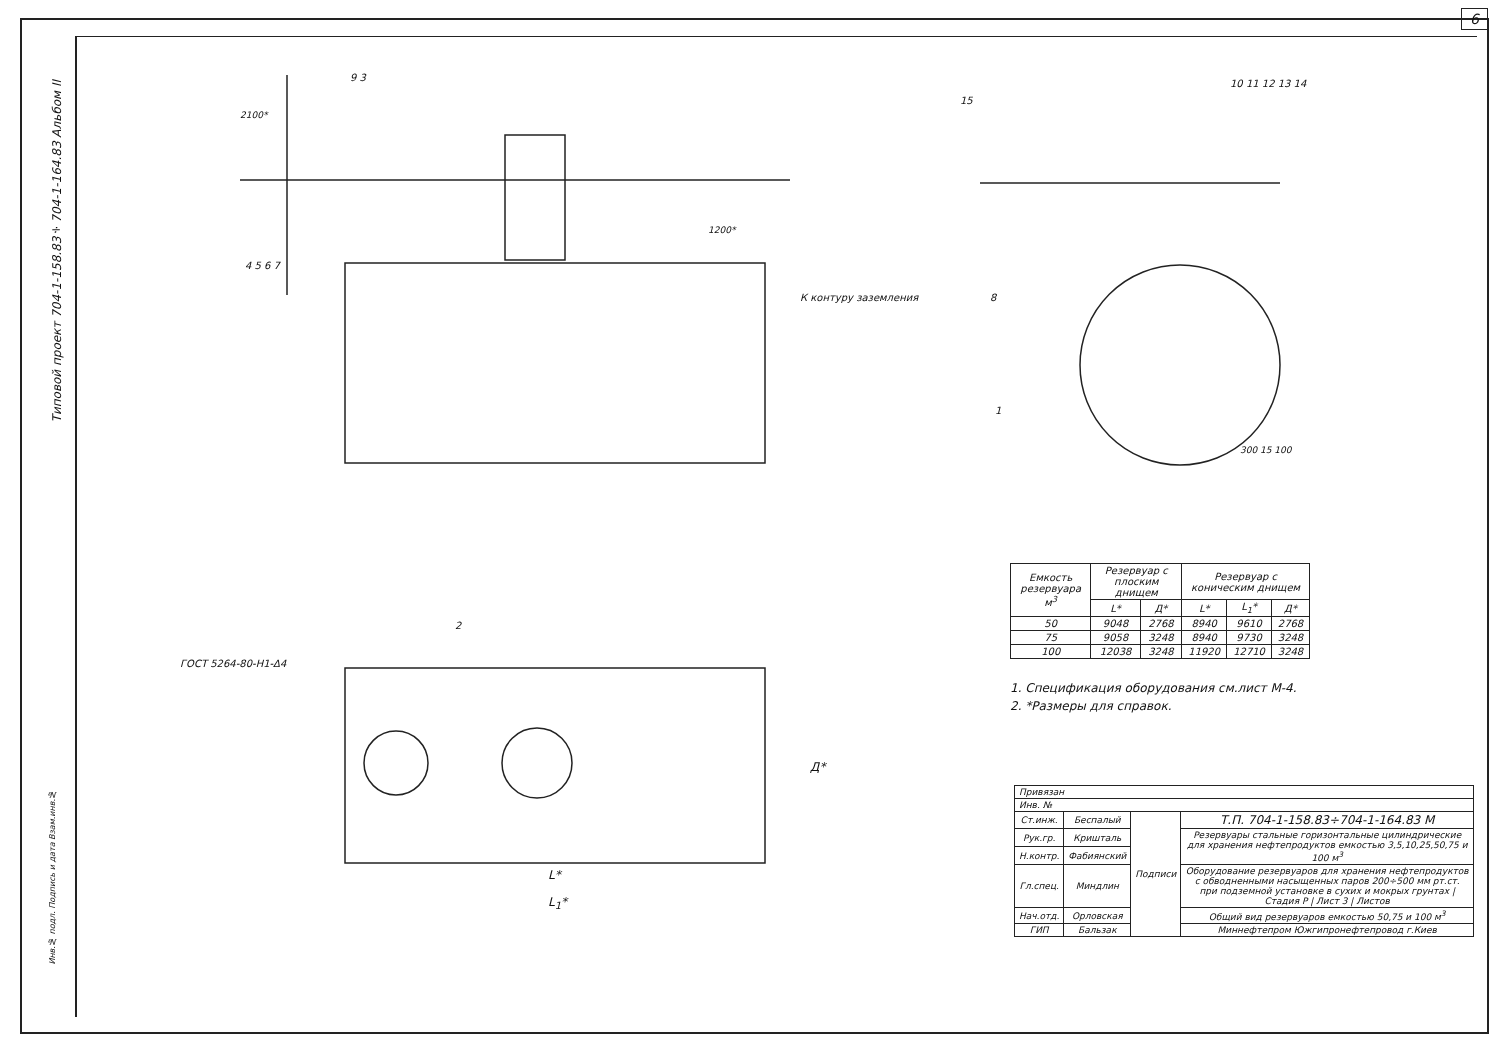6
Типовой проект 704-1-158.83÷704-1-164.83 Альбом II
| Емкость резервуара м<sup>3</sup> | Резервуар с плоским днищем | | Резервуар с коническим днищем | | |
| --- | --- | --- | --- | --- | --- |
| | L* | Д* | L* | L<sub>1</sub>* | Д* |
| 50 | 9048 | 2768 | 8940 | 9610 | 2768 |
| 75 | 9058 | 3248 | 8940 | 9730 | 3248 |
| 100 | 12038 | 3248 | 11920 | 12710 | 3248 |
1. Спецификация оборудования см.лист М-4.
2. *Размеры для справок.
| Привязан | | | |
| Инв. № | | | |
| Ст.инж. | Беспалый | Подписи | Т.П. 704-1-158.83÷704-1-164.83 М |
| Рук.гр. | Кришталь | | Резервуары стальные горизонтальные цилиндрические для хранения нефтепродуктов емкостью 3,5,10,25,50,75 и 100 м<sup>3</sup> |
| Н.контр. | Фабиянский | | |
| Гл.спец. | Миндлин | | Оборудование резервуаров для хранения нефтепродуктов с обводненными насыщенных паров 200÷500 мм рт.ст. при подземной установке в сухих и мокрых грунтах / Стадия Р / Лист 3 / Листов |
| Нач.отд. | Орловская | | Общий вид резервуаров емкостью 50,75 и 100 м<sup>3</sup> |
| ГИП | Бальзак | | Миннефтепром Южгипронефтепровод г.Киев |
ГОСТ 5264-80-Н1-Δ4
К контуру заземления
L*
L<sub>1</sub>*
Д*
4 5 6 7
9 3
2100*
1200*
2
10 11 12 13 14
15
8
1
300 15 100
Инв.№ подл. Подпись и дата Взам.инв.№